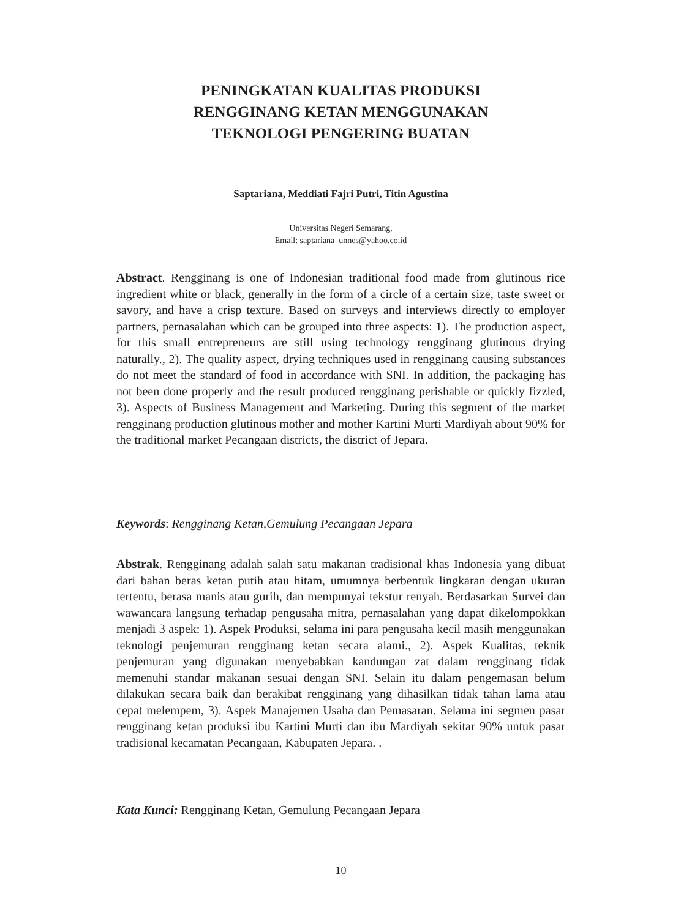PENINGKATAN KUALITAS PRODUKSI
RENGGINANG KETAN MENGGUNAKAN
TEKNOLOGI PENGERING BUATAN
Saptariana, Meddiati Fajri Putri, Titin Agustina
Universitas Negeri Semarang,
Email: saptariana_unnes@yahoo.co.id
Abstract. Rengginang is one of Indonesian traditional food made from glutinous rice ingredient white or black, generally in the form of a circle of a certain size, taste sweet or savory, and have a crisp texture. Based on surveys and interviews directly to employer partners, pernasalahan which can be grouped into three aspects: 1). The production aspect, for this small entrepreneurs are still using technology rengginang glutinous drying naturally., 2). The quality aspect, drying techniques used in rengginang causing substances do not meet the standard of food in accordance with SNI. In addition, the packaging has not been done properly and the result produced rengginang perishable or quickly fizzled, 3). Aspects of Business Management and Marketing. During this segment of the market rengginang production glutinous mother and mother Kartini Murti Mardiyah about 90% for the traditional market Pecangaan districts, the district of Jepara.
Keywords: Rengginang Ketan,Gemulung Pecangaan Jepara
Abstrak. Rengginang adalah salah satu makanan tradisional khas Indonesia yang dibuat dari bahan beras ketan putih atau hitam, umumnya berbentuk lingkaran dengan ukuran tertentu, berasa manis atau gurih, dan mempunyai tekstur renyah. Berdasarkan Survei dan wawancara langsung terhadap pengusaha mitra, pernasalahan yang dapat dikelompokkan menjadi 3 aspek: 1). Aspek Produksi, selama ini para pengusaha kecil masih menggunakan teknologi penjemuran rengginang ketan secara alami., 2). Aspek Kualitas, teknik penjemuran yang digunakan menyebabkan kandungan zat dalam rengginang tidak memenuhi standar makanan sesuai dengan SNI. Selain itu dalam pengemasan belum dilakukan secara baik dan berakibat rengginang yang dihasilkan tidak tahan lama atau cepat melempem, 3). Aspek Manajemen Usaha dan Pemasaran. Selama ini segmen pasar rengginang ketan produksi ibu Kartini Murti dan ibu Mardiyah sekitar 90% untuk pasar tradisional kecamatan Pecangaan, Kabupaten Jepara. .
Kata Kunci: Rengginang Ketan, Gemulung Pecangaan Jepara
10